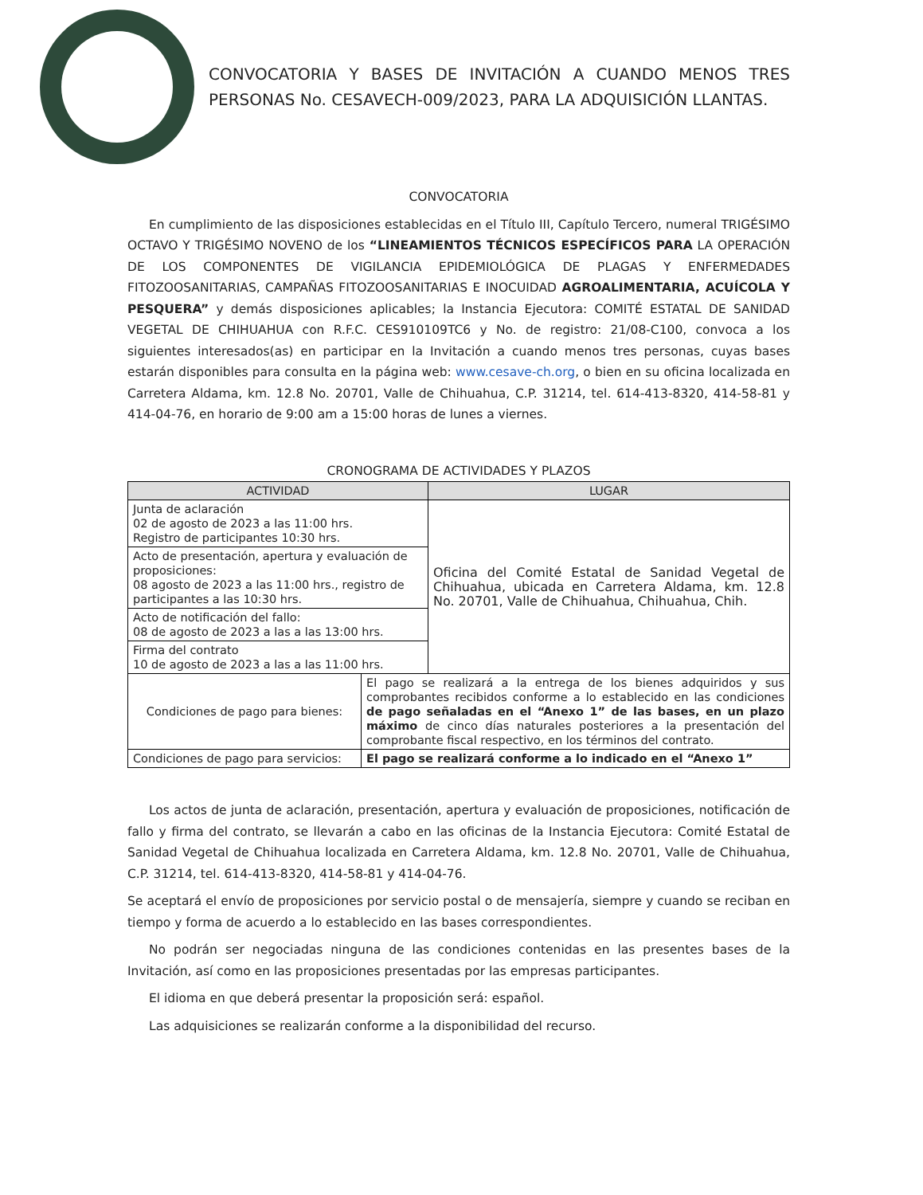CONVOCATORIA Y BASES DE INVITACIÓN A CUANDO MENOS TRES PERSONAS No. CESAVECH-009/2023, PARA LA ADQUISICIÓN LLANTAS.
CONVOCATORIA
En cumplimiento de las disposiciones establecidas en el Título III, Capítulo Tercero, numeral TRIGÉSIMO OCTAVO Y TRIGÉSIMO NOVENO de los “LINEAMIENTOS TÉCNICOS ESPECÍFICOS PARA LA OPERACIÓN DE LOS COMPONENTES DE VIGILANCIA EPIDEMIOLÓGICA DE PLAGAS Y ENFERMEDADES FITOZOOSANITARIAS, CAMPAÑAS FITOZOOSANITARIAS E INOCUIDAD AGROALIMENTARIA, ACUÍCOLA Y PESQUERA” y demás disposiciones aplicables; la Instancia Ejecutora: COMITÉ ESTATAL DE SANIDAD VEGETAL DE CHIHUAHUA con R.F.C. CES910109TC6 y No. de registro: 21/08-C100, convoca a los siguientes interesados(as) en participar en la Invitación a cuando menos tres personas, cuyas bases estarán disponibles para consulta en la página web: www.cesave-ch.org, o bien en su oficina localizada en Carretera Aldama, km. 12.8 No. 20701, Valle de Chihuahua, C.P. 31214, tel. 614-413-8320, 414-58-81 y 414-04-76, en horario de 9:00 am a 15:00 horas de lunes a viernes.
CRONOGRAMA DE ACTIVIDADES Y PLAZOS
| ACTIVIDAD | | LUGAR |
| --- | --- | --- |
| Junta de aclaración 02 de agosto de 2023 a las 11:00 hrs. Registro de participantes 10:30 hrs. | | Oficina del Comité Estatal de Sanidad Vegetal de Chihuahua, ubicada en Carretera Aldama, km. 12.8 No. 20701, Valle de Chihuahua, Chihuahua, Chih. |
| Acto de presentación, apertura y evaluación de proposiciones: 08 agosto de 2023 a las 11:00 hrs., registro de participantes a las 10:30 hrs. | | |
| Acto de notificación del fallo: 08 de agosto de 2023 a las a las 13:00 hrs. | | |
| Firma del contrato 10 de agosto de 2023 a las a las 11:00 hrs. | | |
| Condiciones de pago para bienes: | El pago se realizará a la entrega de los bienes adquiridos y sus comprobantes recibidos conforme a lo establecido en las condiciones de pago señaladas en el “Anexo 1” de las bases, en un plazo máximo de cinco días naturales posteriores a la presentación del comprobante fiscal respectivo, en los términos del contrato. | |
| Condiciones de pago para servicios: | El pago se realizará conforme a lo indicado en el “Anexo 1” | |
Los actos de junta de aclaración, presentación, apertura y evaluación de proposiciones, notificación de fallo y firma del contrato, se llevarán a cabo en las oficinas de la Instancia Ejecutora: Comité Estatal de Sanidad Vegetal de Chihuahua localizada en Carretera Aldama, km. 12.8 No. 20701, Valle de Chihuahua, C.P. 31214, tel. 614-413-8320, 414-58-81 y 414-04-76.
Se aceptará el envío de proposiciones por servicio postal o de mensajería, siempre y cuando se reciban en tiempo y forma de acuerdo a lo establecido en las bases correspondientes.
No podrán ser negociadas ninguna de las condiciones contenidas en las presentes bases de la Invitación, así como en las proposiciones presentadas por las empresas participantes.
El idioma en que deberá presentar la proposición será: español.
Las adquisiciones se realizarán conforme a la disponibilidad del recurso.